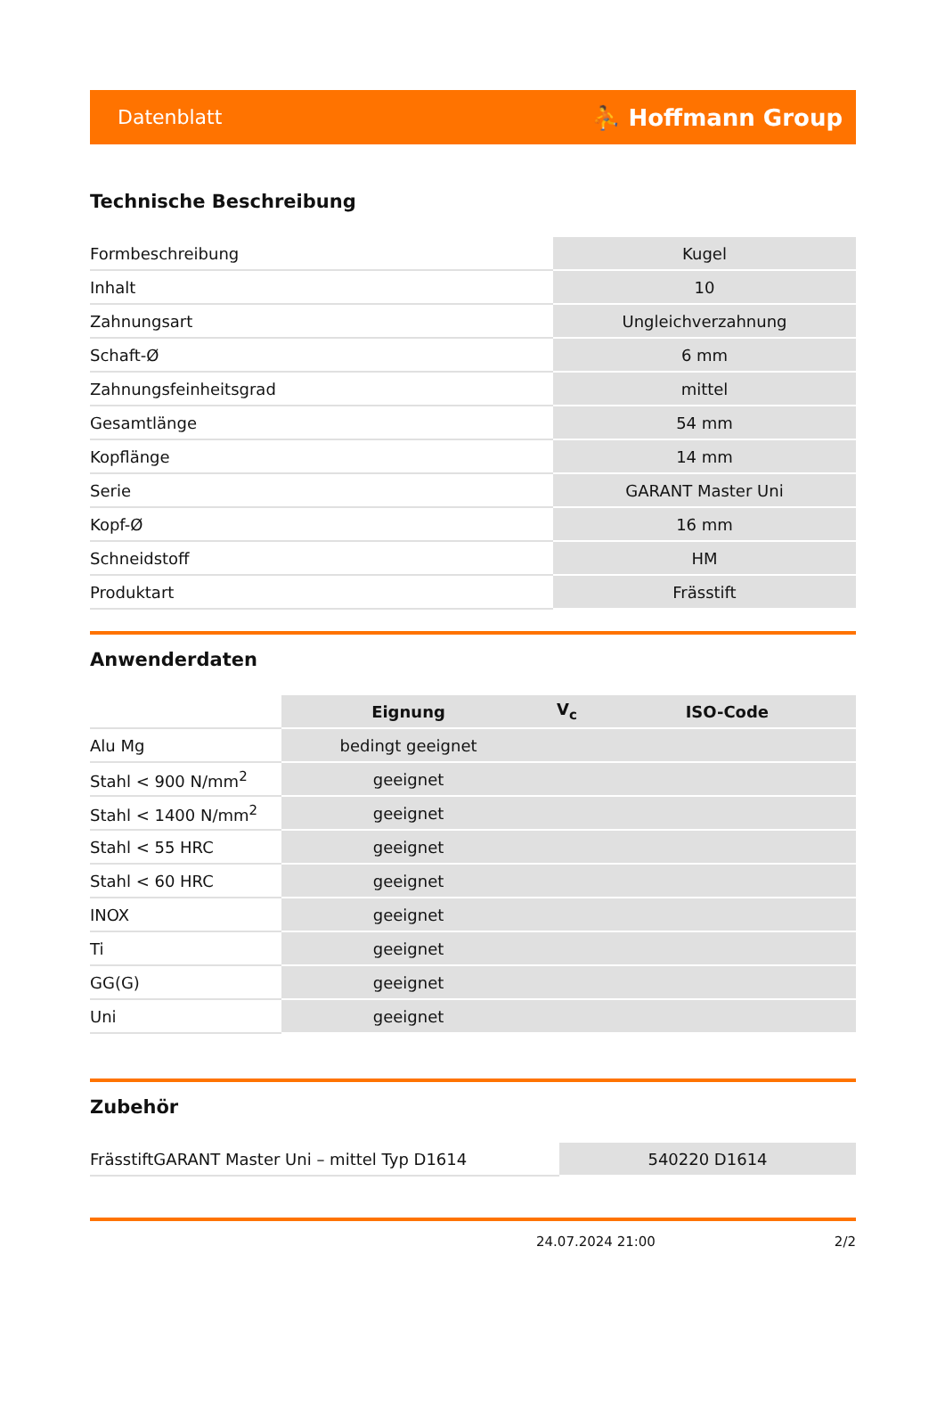Datenblatt ⛹ Hoffmann Group
Technische Beschreibung
| Formbeschreibung | Kugel |
| Inhalt | 10 |
| Zahnungsart | Ungleichverzahnung |
| Schaft-Ø | 6 mm |
| Zahnungsfeinheitsgrad | mittel |
| Gesamtlänge | 54 mm |
| Kopflänge | 14 mm |
| Serie | GARANT Master Uni |
| Kopf-Ø | 16 mm |
| Schneidstoff | HM |
| Produktart | Frässtift |
Anwenderdaten
| | Eignung | V<sub>c</sub> | ISO-Code |
| --- | --- | --- | --- |
| Alu Mg | bedingt geeignet | | |
| Stahl < 900 N/mm<sup>2</sup> | geeignet | | |
| Stahl < 1400 N/mm<sup>2</sup> | geeignet | | |
| Stahl < 55 HRC | geeignet | | |
| Stahl < 60 HRC | geeignet | | |
| INOX | geeignet | | |
| Ti | geeignet | | |
| GG(G) | geeignet | | |
| Uni | geeignet | | |
Zubehör
| FrässtiftGARANT Master Uni – mittel Typ D1614 | 540220 D1614 |
24.07.2024 21:00 2/2